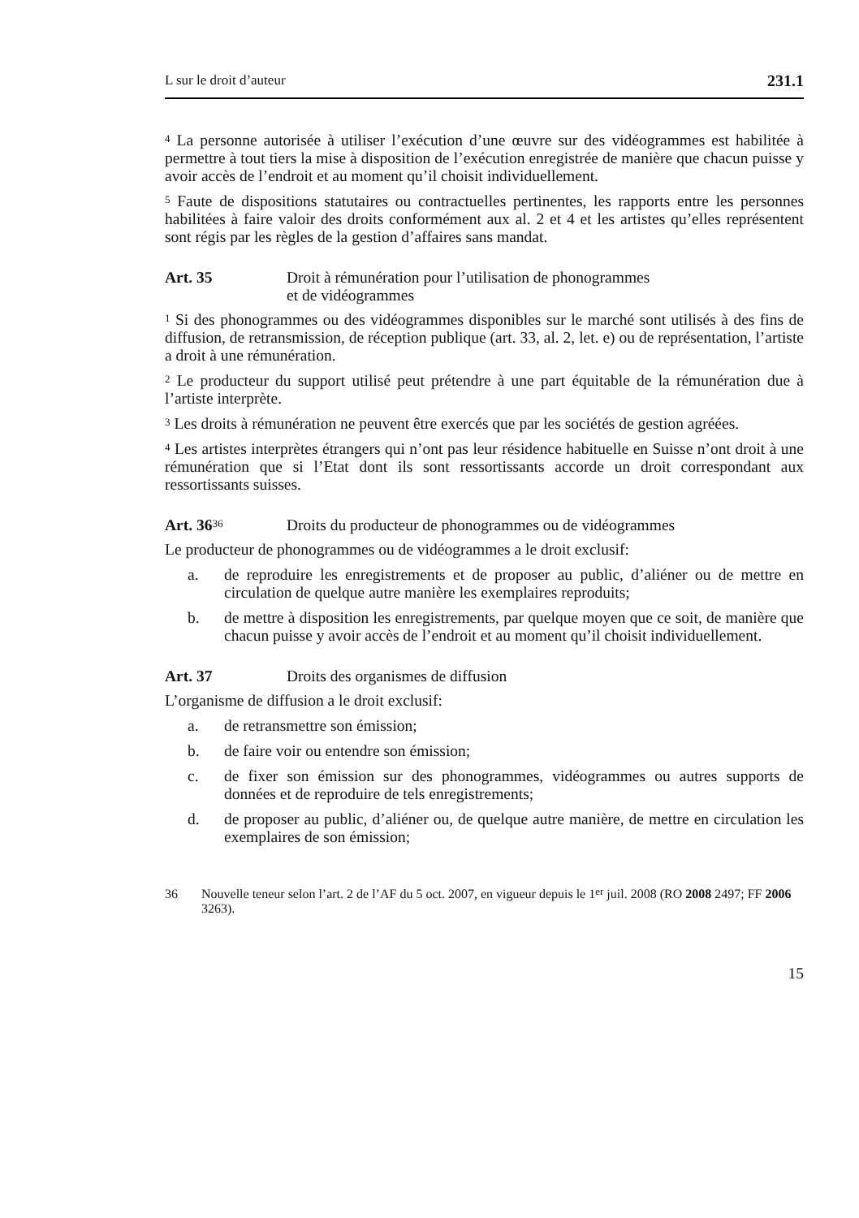L sur le droit d’auteur 231.1
<sup>4</sup> La personne autorisée à utiliser l’exécution d’une œuvre sur des vidéogrammes est habilitée à permettre à tout tiers la mise à disposition de l’exécution enregistrée de manière que chacun puisse y avoir accès de l’endroit et au moment qu’il choisit individuellement.
<sup>5</sup> Faute de dispositions statutaires ou contractuelles pertinentes, les rapports entre les personnes habilitées à faire valoir des droits conformément aux al. 2 et 4 et les artistes qu’elles représentent sont régis par les règles de la gestion d’affaires sans mandat.
Art. 35 Droit à rémunération pour l’utilisation de phonogrammes
et de vidéogrammes
<sup>1</sup> Si des phonogrammes ou des vidéogrammes disponibles sur le marché sont utilisés à des fins de diffusion, de retransmission, de réception publique (art. 33, al. 2, let. e) ou de représentation, l’artiste a droit à une rémunération.
<sup>2</sup> Le producteur du support utilisé peut prétendre à une part équitable de la rémunération due à l’artiste interprète.
<sup>3</sup> Les droits à rémunération ne peuvent être exercés que par les sociétés de gestion agréées.
<sup>4</sup> Les artistes interprètes étrangers qui n’ont pas leur résidence habituelle en Suisse n’ont droit à une rémunération que si l’Etat dont ils sont ressortissants accorde un droit correspondant aux ressortissants suisses.
Art. 36<sup>36</sup> Droits du producteur de phonogrammes ou de vidéogrammes
Le producteur de phonogrammes ou de vidéogrammes a le droit exclusif:
a. de reproduire les enregistrements et de proposer au public, d’aliéner ou de mettre en circulation de quelque autre manière les exemplaires reproduits;
b. de mettre à disposition les enregistrements, par quelque moyen que ce soit, de manière que chacun puisse y avoir accès de l’endroit et au moment qu’il choisit individuellement.
Art. 37 Droits des organismes de diffusion
L’organisme de diffusion a le droit exclusif:
a. de retransmettre son émission;
b. de faire voir ou entendre son émission;
c. de fixer son émission sur des phonogrammes, vidéogrammes ou autres supports de données et de reproduire de tels enregistrements;
d. de proposer au public, d’aliéner ou, de quelque autre manière, de mettre en circulation les exemplaires de son émission;
36 Nouvelle teneur selon l’art. 2 de l’AF du 5 oct. 2007, en vigueur depuis le 1<sup>er</sup> juil. 2008 (RO 2008 2497; FF 2006 3263).
15